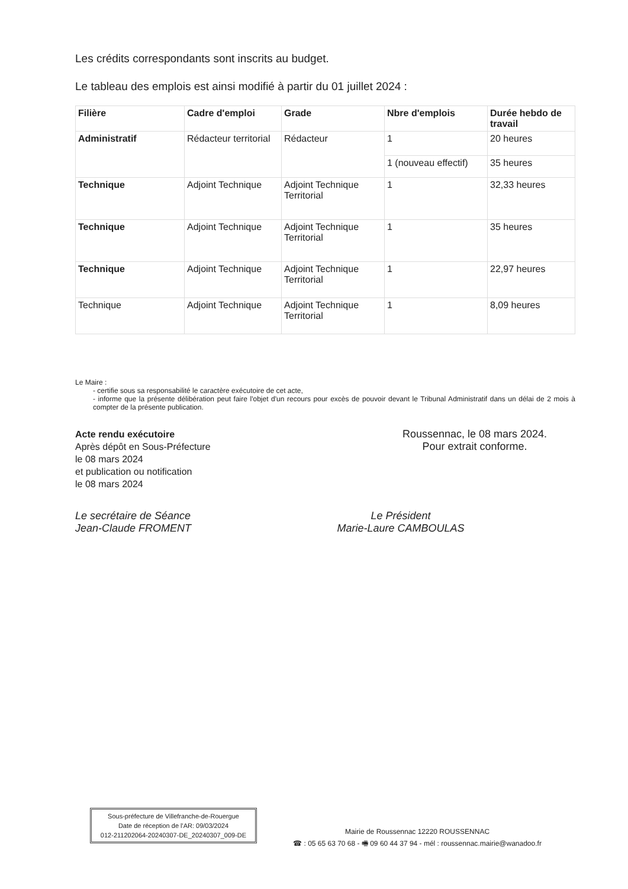Les crédits correspondants sont inscrits au budget.
Le tableau des emplois est ainsi modifié à partir du 01 juillet 2024 :
| Filière | Cadre d'emploi | Grade | Nbre d'emplois | Durée hebdo de travail |
| --- | --- | --- | --- | --- |
| Administratif | Rédacteur territorial | Rédacteur | 1 | 20 heures |
| | | | 1 (nouveau effectif) | 35 heures |
| Technique | Adjoint Technique | Adjoint Technique Territorial | 1 | 32,33 heures |
| Technique | Adjoint Technique | Adjoint Technique Territorial | 1 | 35 heures |
| Technique | Adjoint Technique | Adjoint Technique Territorial | 1 | 22,97 heures |
| Technique | Adjoint Technique | Adjoint Technique Territorial | 1 | 8,09 heures |
Le Maire :
- certifie sous sa responsabilité le caractère exécutoire de cet acte,
- informe que la présente délibération peut faire l'objet d'un recours pour excès de pouvoir devant le Tribunal Administratif dans un délai de 2 mois à compter de la présente publication.
Acte rendu exécutoire
Après dépôt en Sous-Préfecture
le 08 mars 2024
et publication ou notification
le 08 mars 2024
Roussennac, le 08 mars 2024.
Pour extrait conforme.
Le secrétaire de Séance
Jean-Claude FROMENT
Le Président
Marie-Laure CAMBOULAS
Sous-préfecture de Villefranche-de-Rouergue
Date de réception de l'AR: 09/03/2024
012-211202064-20240307-DE_20240307_009-DE
Mairie de Roussennac 12220 ROUSSENNAC
☎ : 05 65 63 70 68 - 🖷 09 60 44 37 94 - mél : roussennac.mairie@wanadoo.fr